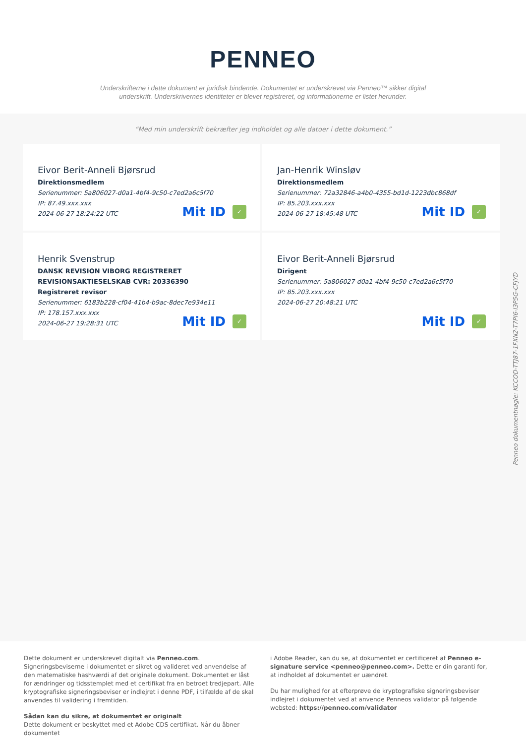PENNEO
Underskrifterne i dette dokument er juridisk bindende. Dokumentet er underskrevet via Penneo™ sikker digital underskrift. Underskrivernes identiteter er blevet registreret, og informationerne er listet herunder.
“Med min underskrift bekræfter jeg indholdet og alle datoer i dette dokument.”
Eivor Berit-Anneli Bjørsrud
Direktionsmedlem
Serienummer: 5a806027-d0a1-4bf4-9c50-c7ed2a6c5f70
IP: 87.49.xxx.xxx
2024-06-27 18:24:22 UTC
Mit ID ✓
Jan-Henrik Winsløv
Direktionsmedlem
Serienummer: 72a32846-a4b0-4355-bd1d-1223dbc868df
IP: 85.203.xxx.xxx
2024-06-27 18:45:48 UTC
Mit ID ✓
Henrik Svenstrup
DANSK REVISION VIBORG REGISTRERET REVISIONSAKTIESELSKAB CVR: 20336390
Registreret revisor
Serienummer: 6183b228-cf04-41b4-b9ac-8dec7e934e11
IP: 178.157.xxx.xxx
2024-06-27 19:28:31 UTC
Mit ID ✓
Eivor Berit-Anneli Bjørsrud
Dirigent
Serienummer: 5a806027-d0a1-4bf4-9c50-c7ed2a6c5f70
IP: 85.203.xxx.xxx
2024-06-27 20:48:21 UTC
Mit ID ✓
Penneo dokumentnøgle: KCCOD-TTJ87-1FXN2-T7PI6-I3P5G-CFJYD
Dette dokument er underskrevet digitalt via Penneo.com. Signeringsbeviserne i dokumentet er sikret og valideret ved anvendelse af den matematiske hashværdi af det originale dokument. Dokumentet er låst for ændringer og tidsstemplet med et certifikat fra en betroet tredjepart. Alle kryptografiske signeringsbeviser er indlejret i denne PDF, i tilfælde af de skal anvendes til validering i fremtiden.
Sådan kan du sikre, at dokumentet er originalt
Dette dokument er beskyttet med et Adobe CDS certifikat. Når du åbner dokumentet
i Adobe Reader, kan du se, at dokumentet er certificeret af Penneo e-signature service <penneo@penneo.com>. Dette er din garanti for, at indholdet af dokumentet er uændret.
Du har mulighed for at efterprøve de kryptografiske signeringsbeviser indlejret i dokumentet ved at anvende Penneos validator på følgende websted: https://penneo.com/validator